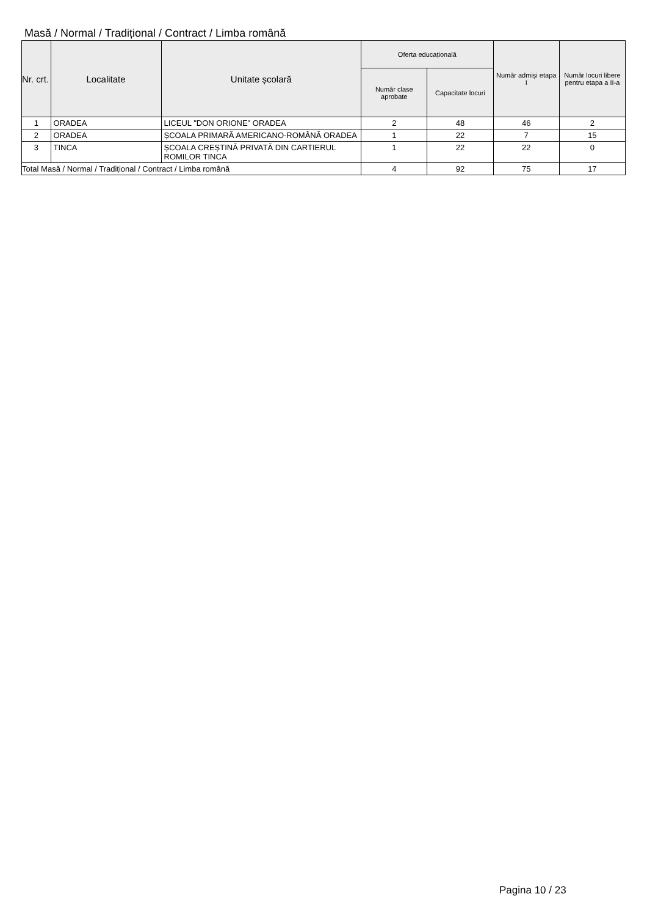Masă / Normal / Tradițional / Contract / Limba română
| Nr. crt. | Localitate | Unitate școlară | Oferta educațională | | Număr admiși etapa I | Număr locuri libere pentru etapa a II-a |
| --- | --- | --- | --- | --- | --- | --- |
| | | | Număr clase aprobate | Capacitate locuri | | |
| 1 | ORADEA | LICEUL "DON ORIONE" ORADEA | 2 | 48 | 46 | 2 |
| 2 | ORADEA | ȘCOALA PRIMARĂ AMERICANO-ROMÂNĂ ORADEA | 1 | 22 | 7 | 15 |
| 3 | TINCA | ȘCOALA CREȘTINĂ PRIVATĂ DIN CARTIERUL ROMILOR TINCA | 1 | 22 | 22 | 0 |
| Total Masă / Normal / Tradițional / Contract / Limba română | | | 4 | 92 | 75 | 17 |
Pagina 10 / 23